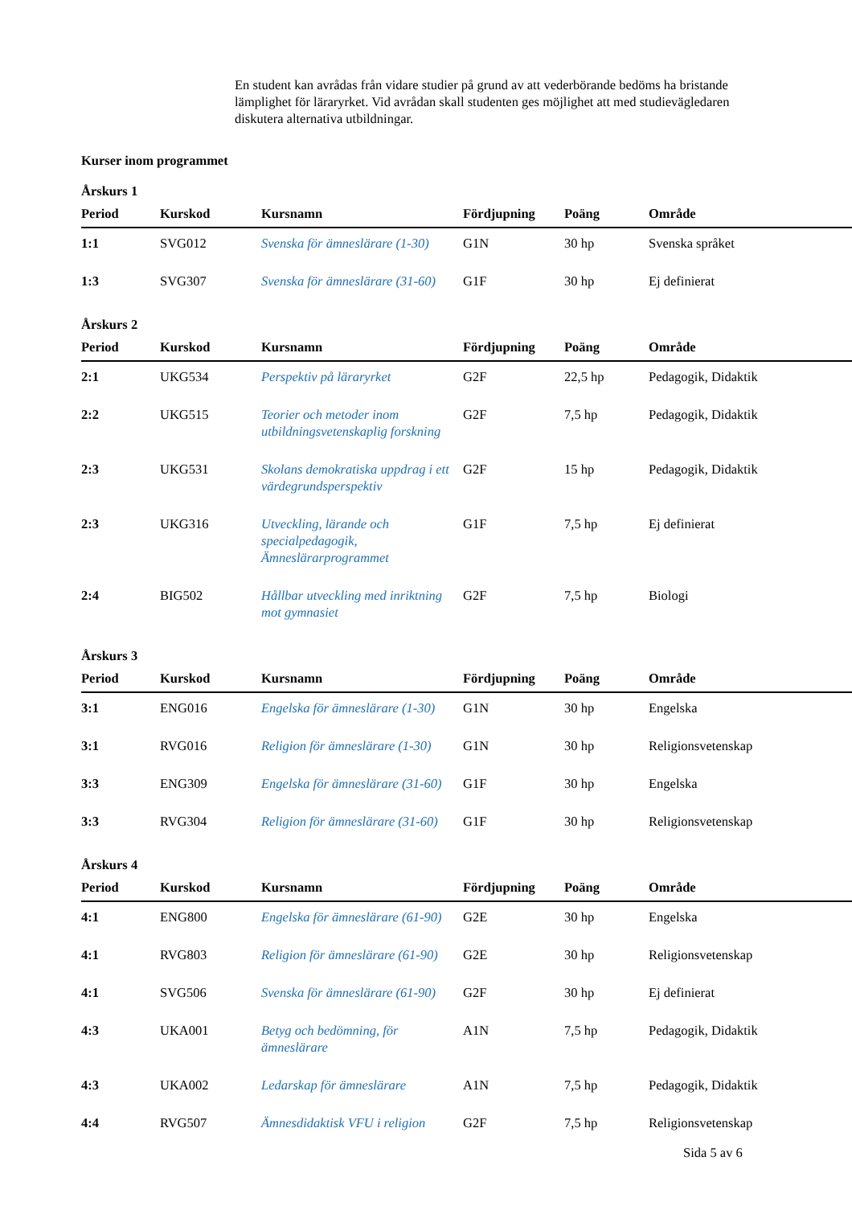En student kan avrådas från vidare studier på grund av att vederbörande bedöms ha bristande lämplighet för läraryrket. Vid avrådan skall studenten ges möjlighet att med studievägledaren diskutera alternativa utbildningar.
Kurser inom programmet
Årskurs 1
| Period | Kurskod | Kursnamn | Fördjupning | Poäng | Område |
| --- | --- | --- | --- | --- | --- |
| 1:1 | SVG012 | Svenska för ämneslärare (1-30) | G1N | 30 hp | Svenska språket |
| 1:3 | SVG307 | Svenska för ämneslärare (31-60) | G1F | 30 hp | Ej definierat |
Årskurs 2
| Period | Kurskod | Kursnamn | Fördjupning | Poäng | Område |
| --- | --- | --- | --- | --- | --- |
| 2:1 | UKG534 | Perspektiv på läraryrket | G2F | 22,5 hp | Pedagogik, Didaktik |
| 2:2 | UKG515 | Teorier och metoder inom utbildningsvetenskaplig forskning | G2F | 7,5 hp | Pedagogik, Didaktik |
| 2:3 | UKG531 | Skolans demokratiska uppdrag i ett värdegrundsperspektiv | G2F | 15 hp | Pedagogik, Didaktik |
| 2:3 | UKG316 | Utveckling, lärande och specialpedagogik, Ämneslärarprogrammet | G1F | 7,5 hp | Ej definierat |
| 2:4 | BIG502 | Hållbar utveckling med inriktning mot gymnasiet | G2F | 7,5 hp | Biologi |
Årskurs 3
| Period | Kurskod | Kursnamn | Fördjupning | Poäng | Område |
| --- | --- | --- | --- | --- | --- |
| 3:1 | ENG016 | Engelska för ämneslärare (1-30) | G1N | 30 hp | Engelska |
| 3:1 | RVG016 | Religion för ämneslärare (1-30) | G1N | 30 hp | Religionsvetenskap |
| 3:3 | ENG309 | Engelska för ämneslärare (31-60) | G1F | 30 hp | Engelska |
| 3:3 | RVG304 | Religion för ämneslärare (31-60) | G1F | 30 hp | Religionsvetenskap |
Årskurs 4
| Period | Kurskod | Kursnamn | Fördjupning | Poäng | Område |
| --- | --- | --- | --- | --- | --- |
| 4:1 | ENG800 | Engelska för ämneslärare (61-90) | G2E | 30 hp | Engelska |
| 4:1 | RVG803 | Religion för ämneslärare (61-90) | G2E | 30 hp | Religionsvetenskap |
| 4:1 | SVG506 | Svenska för ämneslärare (61-90) | G2F | 30 hp | Ej definierat |
| 4:3 | UKA001 | Betyg och bedömning, för ämneslärare | A1N | 7,5 hp | Pedagogik, Didaktik |
| 4:3 | UKA002 | Ledarskap för ämneslärare | A1N | 7,5 hp | Pedagogik, Didaktik |
| 4:4 | RVG507 | Ämnesdidaktisk VFU i religion | G2F | 7,5 hp | Religionsvetenskap |
Sida 5 av 6